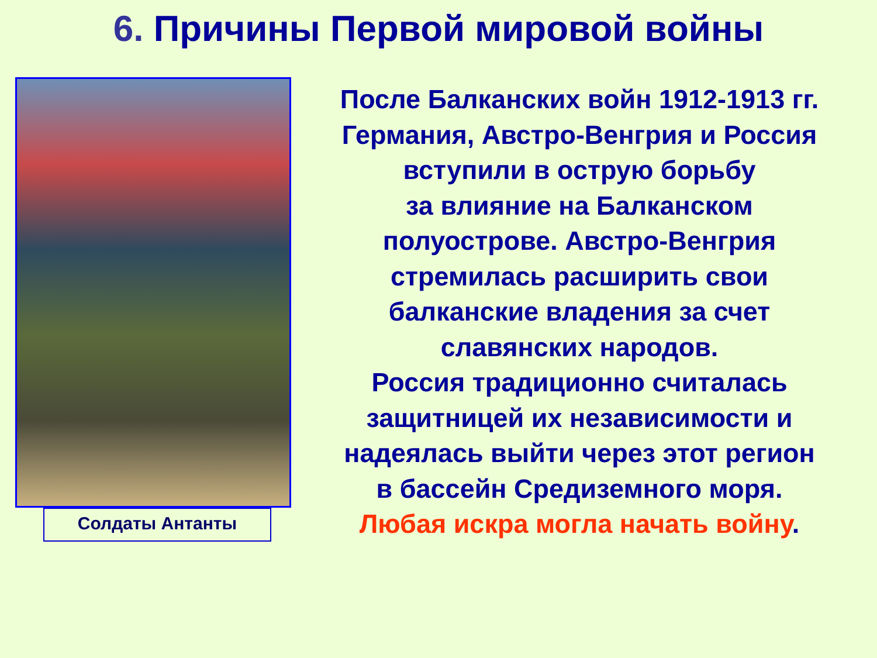6. Причины Первой мировой войны
Солдаты Антанты
После Балканских войн 1912-1913 гг.
Германия, Австро-Венгрия и Россия
вступили в острую борьбу
за влияние на Балканском
полуострове. Австро-Венгрия
стремилась расширить свои
балканские владения за счет
славянских народов.
Россия традиционно считалась
защитницей их независимости и
надеялась выйти через этот регион
в бассейн Средиземного моря.
Любая искра могла начать войну.